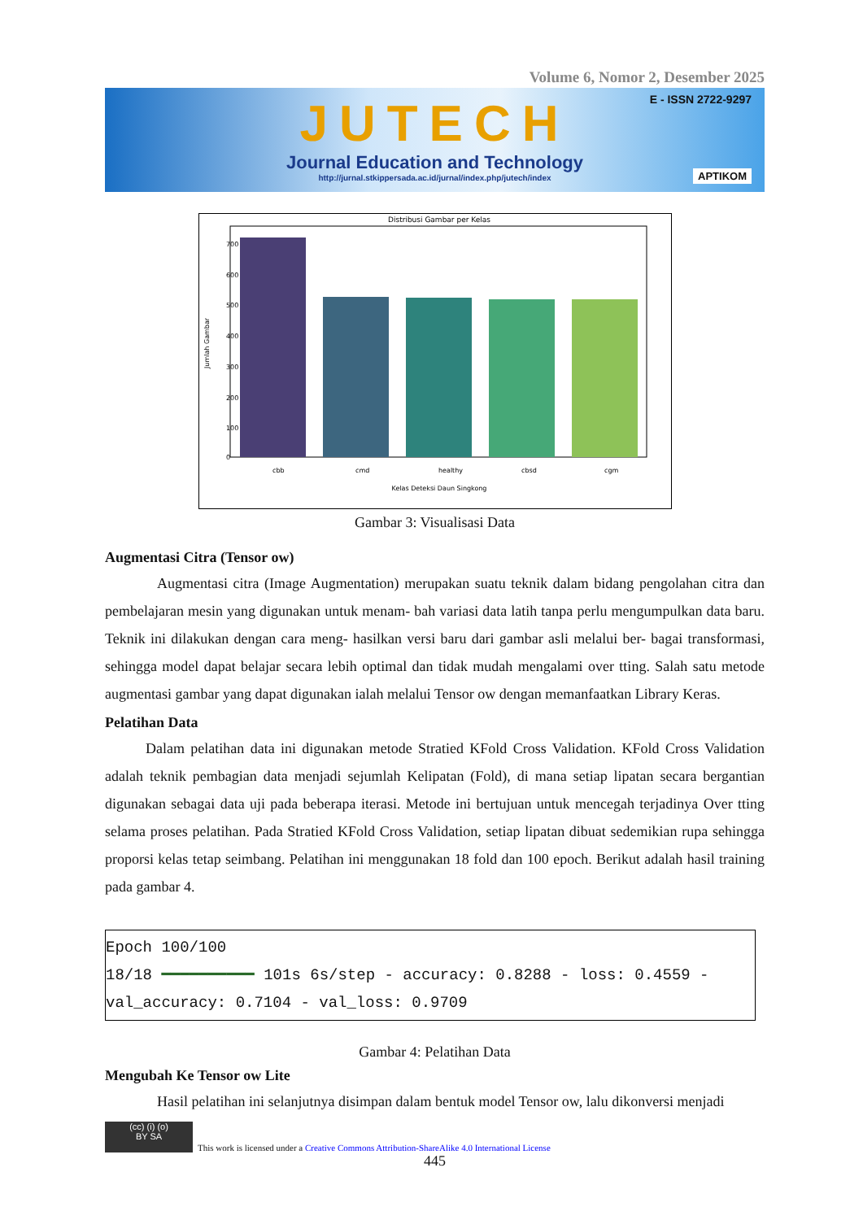Volume 6, Nomor 2, Desember 2025
E - ISSN 2722-9297
JUTECH
Journal Education and Technology
http://jurnal.stkippersada.ac.id/jurnal/index.php/jutech/index
APTIKOM
Distribusi Gambar per Kelas
700
600
500
400
300
200
100
0
cbb
cmd
healthy
cbsd
cgm
Kelas Deteksi Daun Singkong
Jumlah Gambar
Gambar 3: Visualisasi Data
Augmentasi Citra (Tensor ow)
Augmentasi citra (Image Augmentation) merupakan suatu teknik dalam bidang pengolahan citra dan pembelajaran mesin yang digunakan untuk menam- bah variasi data latih tanpa perlu mengumpulkan data baru. Teknik ini dilakukan dengan cara meng- hasilkan versi baru dari gambar asli melalui ber- bagai transformasi, sehingga model dapat belajar secara lebih optimal dan tidak mudah mengalami over tting. Salah satu metode augmentasi gambar yang dapat digunakan ialah melalui Tensor ow dengan memanfaatkan Library Keras.
Pelatihan Data
Dalam pelatihan data ini digunakan metode Stratied KFold Cross Validation. KFold Cross Validation adalah teknik pembagian data menjadi sejumlah Kelipatan (Fold), di mana setiap lipatan secara bergantian digunakan sebagai data uji pada beberapa iterasi. Metode ini bertujuan untuk mencegah terjadinya Over tting selama proses pelatihan. Pada Stratied KFold Cross Validation, setiap lipatan dibuat sedemikian rupa sehingga proporsi kelas tetap seimbang. Pelatihan ini menggunakan 18 fold dan 100 epoch. Berikut adalah hasil training pada gambar 4.
Epoch 100/100
18/18 ━━━━━━━━━━ 101s 6s/step - accuracy: 0.8288 - loss: 0.4559 - val_accuracy: 0.7104 - val_loss: 0.9709
Gambar 4: Pelatihan Data
Mengubah Ke Tensor ow Lite
Hasil pelatihan ini selanjutnya disimpan dalam bentuk model Tensor ow, lalu dikonversi menjadi
(cc) (i) (o)
BY SA
This work is licensed under a Creative Commons Attribution-ShareAlike 4.0 International License
445